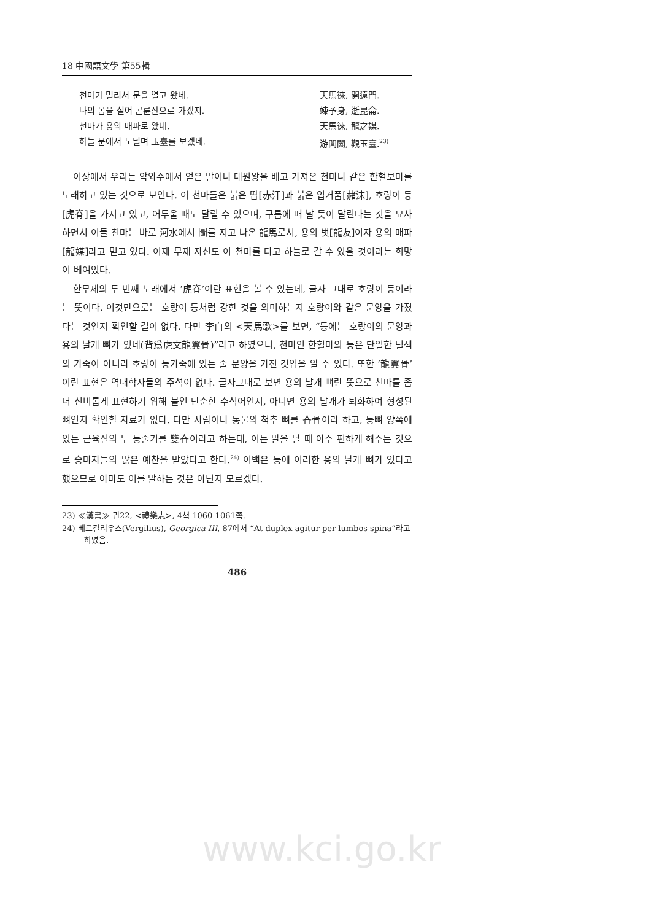18 中國語文學 第55輯
천마가 멀리서 문을 열고 왔네. 天馬徠, 開遠門.
나의 몸을 실어 곤륜산으로 가겠지. 竦予身, 逝昆侖.
천마가 용의 매파로 왔네. 天馬徠, 龍之媒.
하늘 문에서 노닐며 玉臺를 보겠네. 游閶闔, 觀玉臺.<sup>23)</sup>
이상에서 우리는 악와수에서 얻은 말이나 대원왕을 베고 가져온 천마나 같은 한혈보마를 노래하고 있는 것으로 보인다. 이 천마들은 붉은 땀[赤汗]과 붉은 입거품[赭沫], 호랑이 등[虎脊]을 가지고 있고, 어두울 때도 달릴 수 있으며, 구름에 떠 날 듯이 달린다는 것을 묘사하면서 이들 천마는 바로 河水에서 圖를 지고 나온 龍馬로서, 용의 벗[龍友]이자 용의 매파[龍媒]라고 믿고 있다. 이제 무제 자신도 이 천마를 타고 하늘로 갈 수 있을 것이라는 희망이 베여있다.
한무제의 두 번째 노래에서 ‘虎脊’이란 표현을 볼 수 있는데, 글자 그대로 호랑이 등이라는 뜻이다. 이것만으로는 호랑이 등처럼 강한 것을 의미하는지 호랑이와 같은 문양을 가졌다는 것인지 확인할 길이 없다. 다만 李白의 <天馬歌>를 보면, “등에는 호랑이의 문양과 용의 날개 뼈가 있네(背爲虎文龍翼骨)”라고 하였으니, 천마인 한혈마의 등은 단일한 털색의 가죽이 아니라 호랑이 등가죽에 있는 줄 문양을 가진 것임을 알 수 있다. 또한 ‘龍翼骨’이란 표현은 역대학자들의 주석이 없다. 글자그대로 보면 용의 날개 뼈란 뜻으로 천마를 좀 더 신비롭게 표현하기 위해 붙인 단순한 수식어인지, 아니면 용의 날개가 퇴화하여 형성된 뼈인지 확인할 자료가 없다. 다만 사람이나 동물의 척추 뼈를 脊骨이라 하고, 등뼈 양쪽에 있는 근육질의 두 등줄기를 雙脊이라고 하는데, 이는 말을 탈 때 아주 편하게 해주는 것으로 승마자들의 많은 예찬을 받았다고 한다.<sup>24)</sup> 이백은 등에 이러한 용의 날개 뼈가 있다고 했으므로 아마도 이를 말하는 것은 아닌지 모르겠다.
23) ≪漢書≫ 권22, <禮樂志>, 4책 1060-1061쪽.
24) 베르길리우스(Vergilius), Georgica III, 87에서 “At duplex agitur per lumbos spina”라고 하였음.
486
www.kci.go.kr